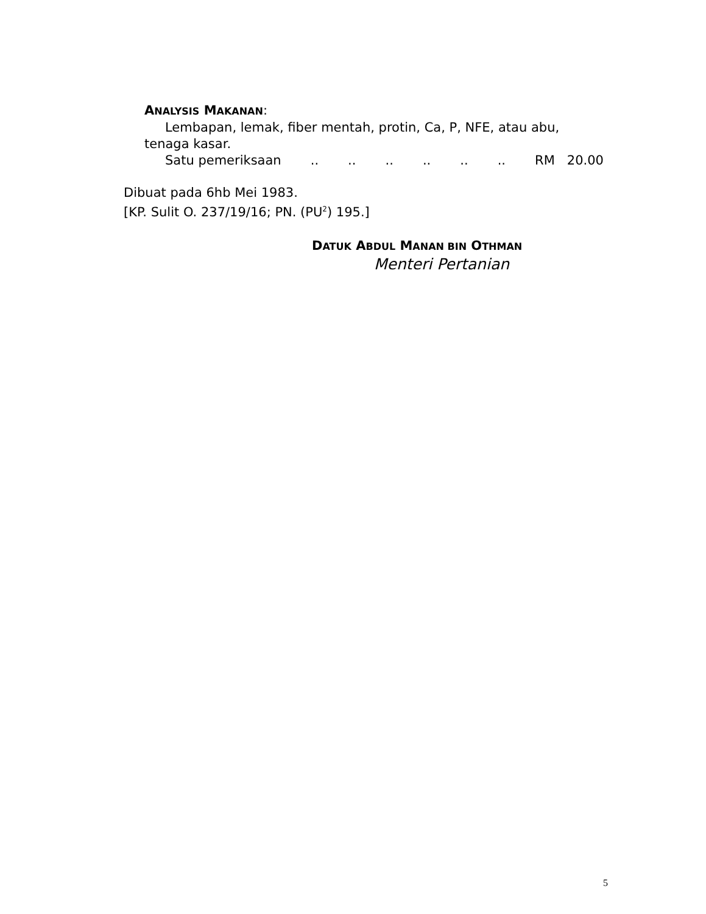ANALYSIS MAKANAN:
Lembapan, lemak, fiber mentah, protin, Ca, P, NFE, atau abu, tenaga kasar.
Satu pemeriksaan............ RM 20.00
Dibuat pada 6hb Mei 1983.
[KP. Sulit O. 237/19/16; PN. (PU<sup>2</sup>) 195.]
DATUK ABDUL MANAN BIN OTHMAN
Menteri Pertanian
5